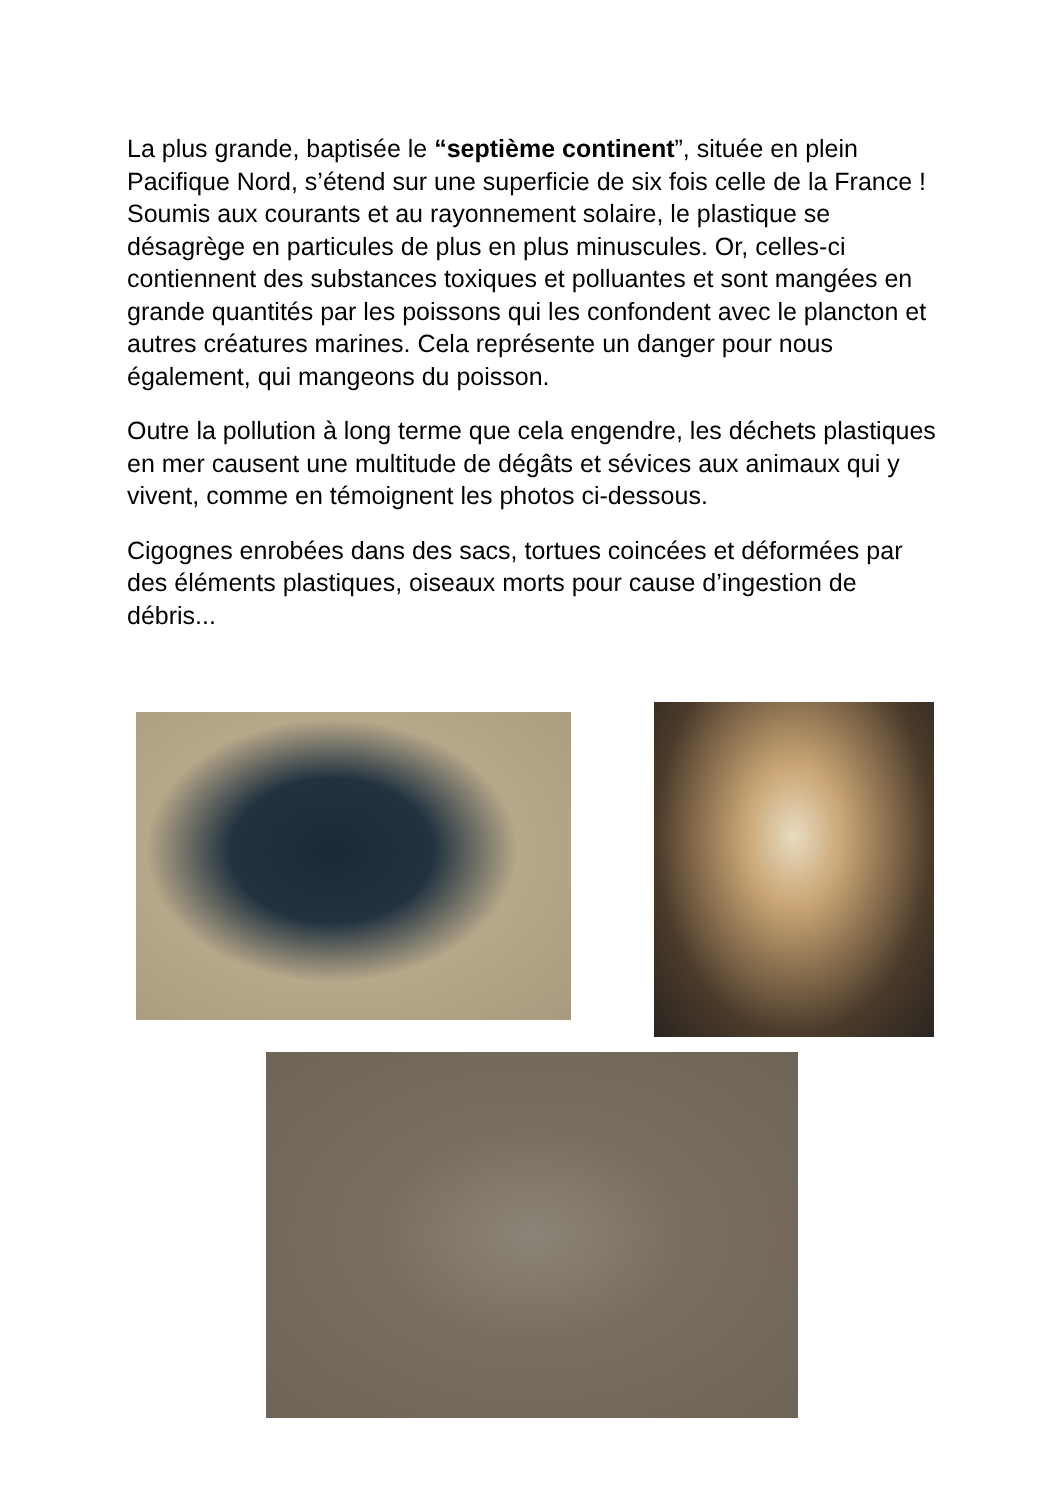La plus grande, baptisée le “septième continent”, située en plein Pacifique Nord, s’étend sur une superficie de six fois celle de la France ! Soumis aux courants et au rayonnement solaire, le plastique se désagrège en particules de plus en plus minuscules. Or, celles-ci contiennent des substances toxiques et polluantes et sont mangées en grande quantités par les poissons qui les confondent avec le plancton et autres créatures marines. Cela représente un danger pour nous également, qui mangeons du poisson.
Outre la pollution à long terme que cela engendre, les déchets plastiques en mer causent une multitude de dégâts et sévices aux animaux qui y vivent, comme en témoignent les photos ci-dessous.
Cigognes enrobées dans des sacs, tortues coincées et déformées par des éléments plastiques, oiseaux morts pour cause d’ingestion de débris...